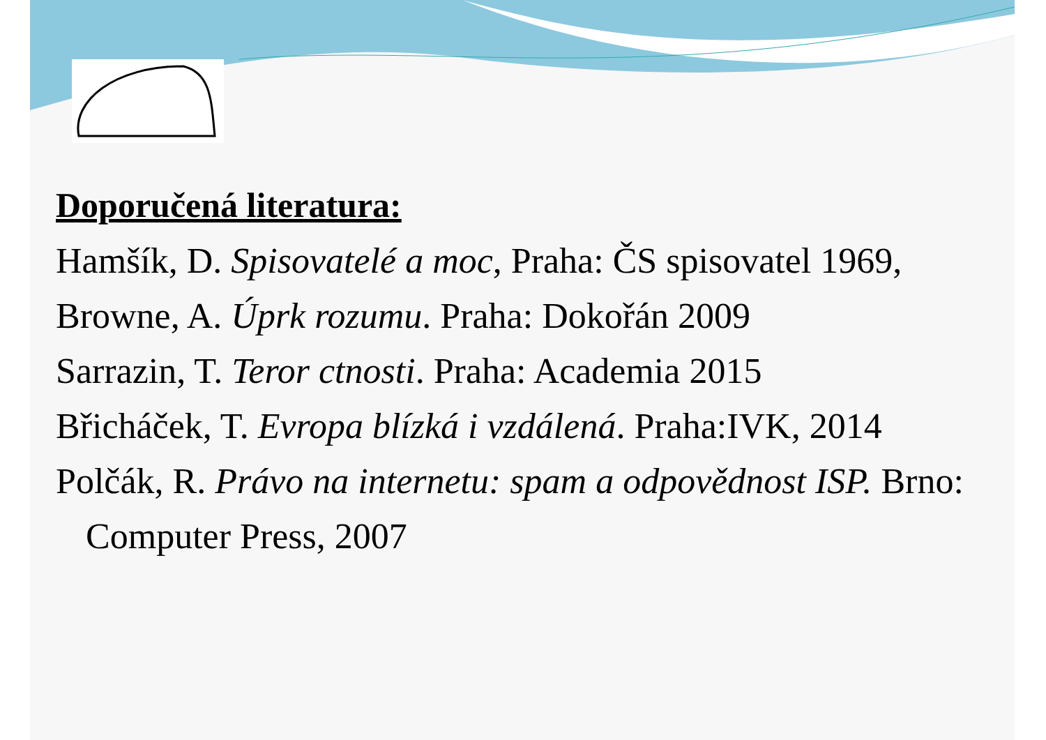Doporučená literatura:
Hamšík, D. Spisovatelé a moc, Praha: ČS spisovatel 1969,
Browne, A. Úprk rozumu. Praha: Dokořán 2009
Sarrazin, T. Teror ctnosti. Praha: Academia 2015
Břicháček, T. Evropa blízká i vzdálená. Praha:IVK, 2014
Polčák, R. Právo na internetu: spam a odpovědnost ISP. Brno: Computer Press, 2007